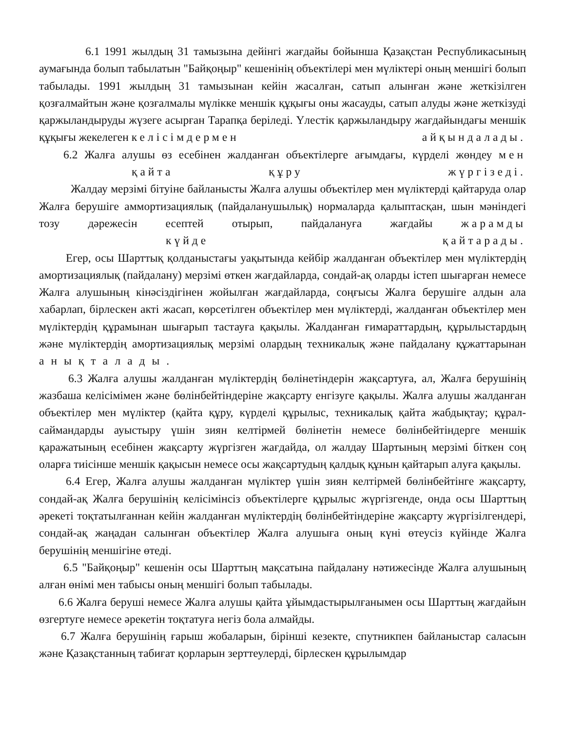6.1 1991 жылдың 31 тамызына дейінгі жағдайы бойынша Қазақстан Республикасының аумағында болып табылатын "Байқоңыр" кешенінің объектілері мен мүліктері оның меншігі болып табылады. 1991 жылдың 31 тамызынан кейін жасалған, сатып алынған және жеткізілген қозғалмайтын және қозғалмалы мүлікке меншік құқығы оны жасауды, сатып алуды және жеткізуді қаржыландыруды жүзеге асырған Тарапқа беріледі. Үлестік қаржыландыру жағдайындағы меншік құқығы жекелеген келісімдермен айқындалады.
6.2 Жалға алушы өз есебінен жалданған объектілерге ағымдағы, күрделі жөндеу мен қайта құру жүргізеді.
Жалдау мерзімі бітуіне байланысты Жалға алушы объектілер мен мүліктерді қайтаруда олар Жалға берушіге аммортизациялық (пайдаланушылық) нормаларда қалыптасқан, шын мәніндегі тозу дәрежесін есептей отырып, пайдалануға жағдайы жарамды күйде қайтарады.
Егер, осы Шарттық қолданыстағы уақытында кейбір жалданған объектілер мен мүліктердің амортизациялық (пайдалану) мерзімі өткен жағдайларда, сондай-ақ оларды істеп шығарған немесе Жалға алушының кінәсіздігінен жойылған жағдайларда, соңғысы Жалға берушіге алдын ала хабарлап, бірлескен акті жасап, көрсетілген объектілер мен мүліктерді, жалданған объектілер мен мүліктердің құрамынан шығарып тастауға қақылы. Жалданған ғимараттардың, құрылыстардың және мүліктердің амортизациялық мерзімі олардың техникалық және пайдалану құжаттарынан анықталады.
6.3 Жалға алушы жалданған мүліктердің бөлінетіндерін жақсартуға, ал, Жалға берушінің жазбаша келісімімен және бөлінбейтіндеріне жақсарту енгізуге қақылы. Жалға алушы жалданған объектілер мен мүліктер (қайта құру, күрделі құрылыс, техникалық қайта жабдықтау; құрал-саймандарды ауыстыру үшін зиян келтірмей бөлінетін немесе бөлінбейтіндерге меншік қаражатының есебінен жақсарту жүргізген жағдайда, ол жалдау Шартының мерзімі біткен соң оларға тиісінше меншік қақысын немесе осы жақсартудың қалдық құнын қайтарып алуға қақылы.
6.4 Егер, Жалға алушы жалданған мүліктер үшін зиян келтірмей бөлінбейтінге жақсарту, сондай-ақ Жалға берушінің келісімінсіз объектілерге құрылыс жүргізгенде, онда осы Шарттың әрекеті тоқтатылғаннан кейін жалданған мүліктердің бөлінбейтіндеріне жақсарту жүргізілгендері, сондай-ақ жаңадан салынған объектілер Жалға алушыға оның күні өтеусіз күйінде Жалға берушінің меншігіне өтеді.
6.5 "Байқоңыр" кешенін осы Шарттың мақсатына пайдалану нәтижесінде Жалға алушының алған өнімі мен табысы оның меншігі болып табылады.
6.6 Жалға беруші немесе Жалға алушы қайта ұйымдастырылғанымен осы Шарттың жағдайын өзгертуге немесе әрекетін тоқтатуға негіз бола алмайды.
6.7 Жалға берушінің ғарыш жобаларын, бірінші кезекте, спутникпен байланыстар саласын және Қазақстанның табиғат қорларын зерттеулерді, бірлескен құрылымдар